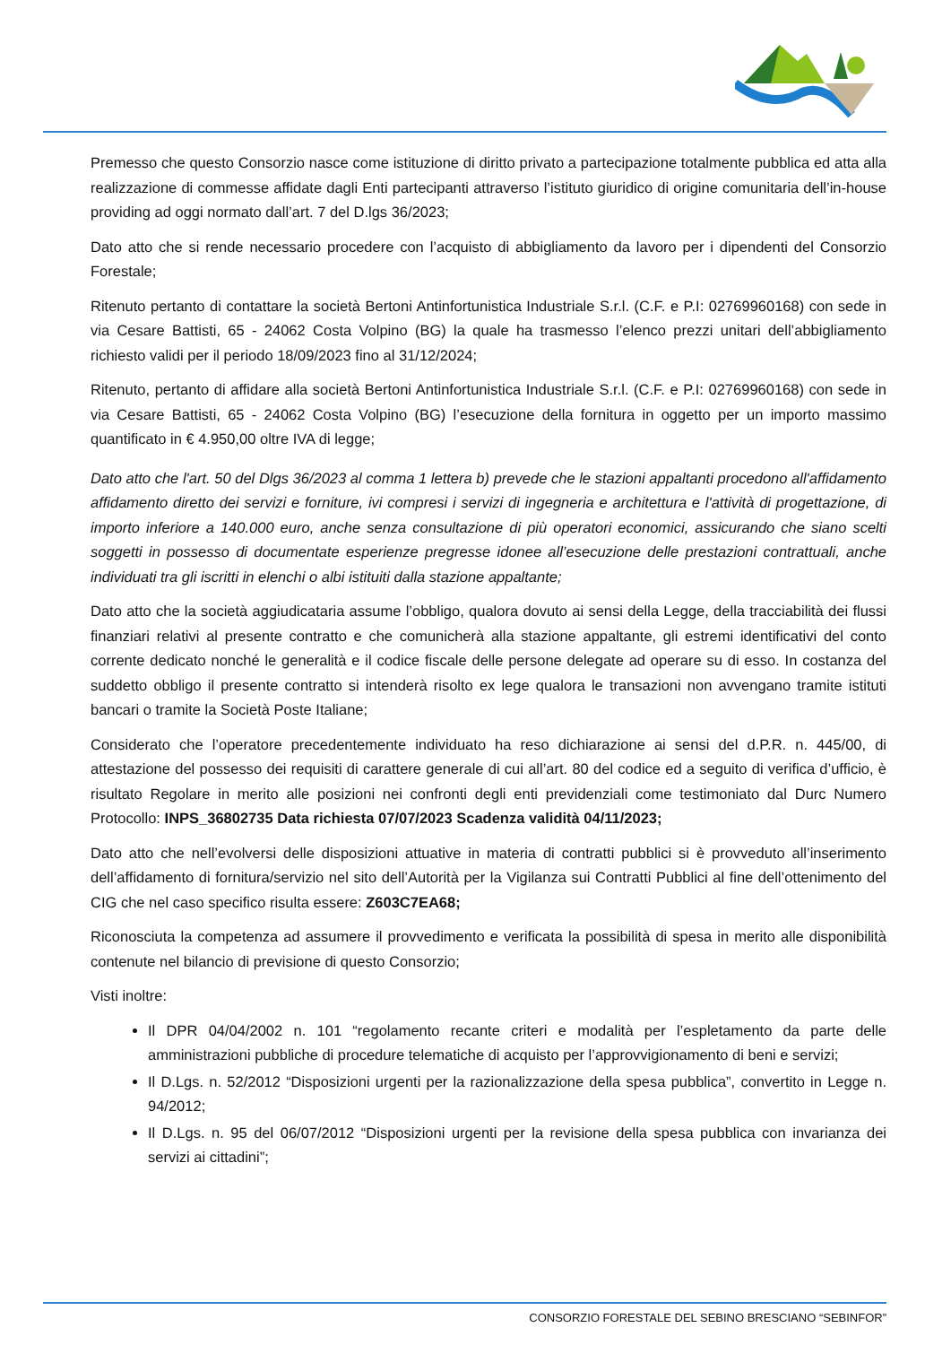Premesso che questo Consorzio nasce come istituzione di diritto privato a partecipazione totalmente pubblica ed atta alla realizzazione di commesse affidate dagli Enti partecipanti attraverso l’istituto giuridico di origine comunitaria dell’in-house providing ad oggi normato dall’art. 7 del D.lgs 36/2023;
Dato atto che si rende necessario procedere con l’acquisto di abbigliamento da lavoro per i dipendenti del Consorzio Forestale;
Ritenuto pertanto di contattare la società Bertoni Antinfortunistica Industriale S.r.l. (C.F. e P.I: 02769960168) con sede in via Cesare Battisti, 65 - 24062 Costa Volpino (BG) la quale ha trasmesso l’elenco prezzi unitari dell’abbigliamento richiesto validi per il periodo 18/09/2023 fino al 31/12/2024;
Ritenuto, pertanto di affidare alla società Bertoni Antinfortunistica Industriale S.r.l. (C.F. e P.I: 02769960168) con sede in via Cesare Battisti, 65 - 24062 Costa Volpino (BG) l’esecuzione della fornitura in oggetto per un importo massimo quantificato in € 4.950,00 oltre IVA di legge;
Dato atto che l'art. 50 del Dlgs 36/2023 al comma 1 lettera b) prevede che le stazioni appaltanti procedono all'affidamento affidamento diretto dei servizi e forniture, ivi compresi i servizi di ingegneria e architettura e l'attività di progettazione, di importo inferiore a 140.000 euro, anche senza consultazione di più operatori economici, assicurando che siano scelti soggetti in possesso di documentate esperienze pregresse idonee all’esecuzione delle prestazioni contrattuali, anche individuati tra gli iscritti in elenchi o albi istituiti dalla stazione appaltante;
Dato atto che la società aggiudicataria assume l’obbligo, qualora dovuto ai sensi della Legge, della tracciabilità dei flussi finanziari relativi al presente contratto e che comunicherà alla stazione appaltante, gli estremi identificativi del conto corrente dedicato nonché le generalità e il codice fiscale delle persone delegate ad operare su di esso. In costanza del suddetto obbligo il presente contratto si intenderà risolto ex lege qualora le transazioni non avvengano tramite istituti bancari o tramite la Società Poste Italiane;
Considerato che l’operatore precedentemente individuato ha reso dichiarazione ai sensi del d.P.R. n. 445/00, di attestazione del possesso dei requisiti di carattere generale di cui all’art. 80 del codice ed a seguito di verifica d’ufficio, è risultato Regolare in merito alle posizioni nei confronti degli enti previdenziali come testimoniato dal Durc Numero Protocollo: INPS_36802735 Data richiesta 07/07/2023 Scadenza validità 04/11/2023;
Dato atto che nell’evolversi delle disposizioni attuative in materia di contratti pubblici si è provveduto all’inserimento dell’affidamento di fornitura/servizio nel sito dell’Autorità per la Vigilanza sui Contratti Pubblici al fine dell’ottenimento del CIG che nel caso specifico risulta essere: Z603C7EA68;
Riconosciuta la competenza ad assumere il provvedimento e verificata la possibilità di spesa in merito alle disponibilità contenute nel bilancio di previsione di questo Consorzio;
Visti inoltre:
Il DPR 04/04/2002 n. 101 “regolamento recante criteri e modalità per l’espletamento da parte delle amministrazioni pubbliche di procedure telematiche di acquisto per l’approvvigionamento di beni e servizi;
Il D.Lgs. n. 52/2012 “Disposizioni urgenti per la razionalizzazione della spesa pubblica”, convertito in Legge n. 94/2012;
Il D.Lgs. n. 95 del 06/07/2012 “Disposizioni urgenti per la revisione della spesa pubblica con invarianza dei servizi ai cittadini”;
CONSORZIO FORESTALE DEL SEBINO BRESCIANO “SEBINFOR”